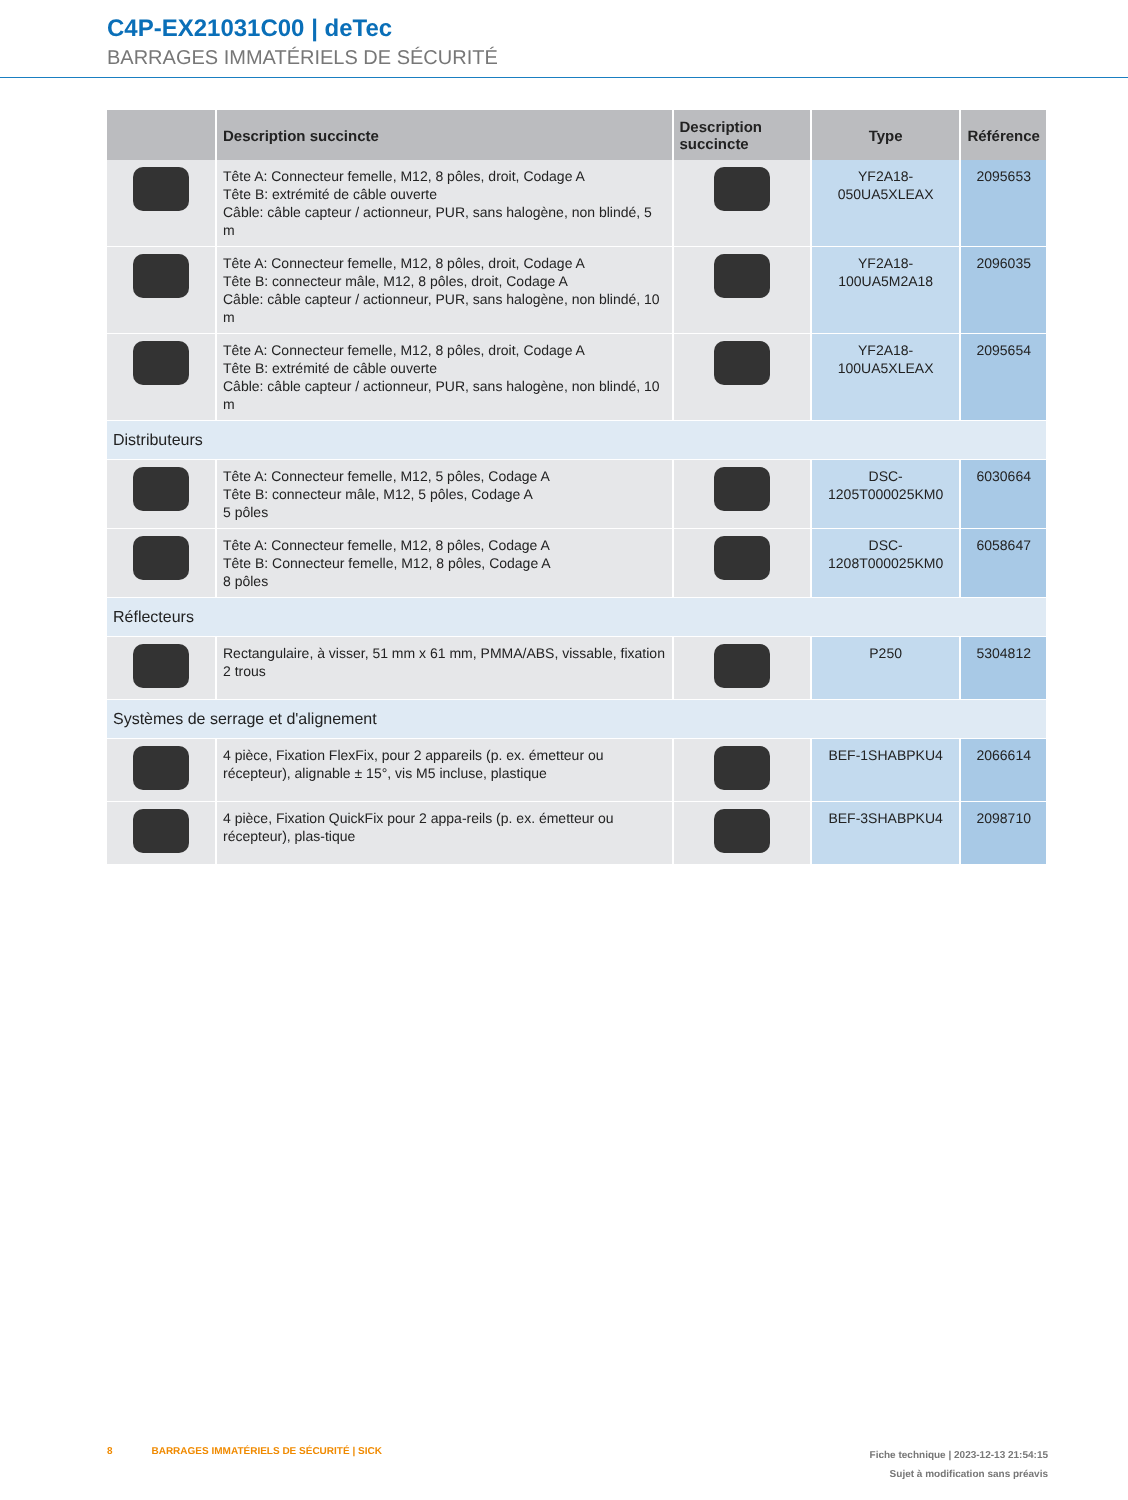C4P-EX21031C00 | deTec
BARRAGES IMMATÉRIELS DE SÉCURITÉ
| | Description succincte | Description succincte | Type | Référence |
| --- | --- | --- | --- | --- |
| | Tête A: Connecteur femelle, M12, 8 pôles, droit, Codage A Tête B: extrémité de câble ouverte Câble: câble capteur / actionneur, PUR, sans halogène, non blindé, 5 m | | YF2A18-050UA5XLEAX | 2095653 |
| | Tête A: Connecteur femelle, M12, 8 pôles, droit, Codage A Tête B: connecteur mâle, M12, 8 pôles, droit, Codage A Câble: câble capteur / actionneur, PUR, sans halogène, non blindé, 10 m | | YF2A18-100UA5M2A18 | 2096035 |
| | Tête A: Connecteur femelle, M12, 8 pôles, droit, Codage A Tête B: extrémité de câble ouverte Câble: câble capteur / actionneur, PUR, sans halogène, non blindé, 10 m | | YF2A18-100UA5XLEAX | 2095654 |
| Distributeurs | | | | |
| | Tête A: Connecteur femelle, M12, 5 pôles, Codage A Tête B: connecteur mâle, M12, 5 pôles, Codage A 5 pôles | | DSC-1205T000025KM0 | 6030664 |
| | Tête A: Connecteur femelle, M12, 8 pôles, Codage A Tête B: Connecteur femelle, M12, 8 pôles, Codage A 8 pôles | | DSC-1208T000025KM0 | 6058647 |
| Réflecteurs | | | | |
| | Rectangulaire, à visser, 51 mm x 61 mm, PMMA/ABS, vissable, fixation 2 trous | | P250 | 5304812 |
| Systèmes de serrage et d'alignement | | | | |
| | 4 pièce, Fixation FlexFix, pour 2 appareils (p. ex. émetteur ou récepteur), alignable ± 15°, vis M5 incluse, plastique | | BEF-1SHABPKU4 | 2066614 |
| | 4 pièce, Fixation QuickFix pour 2 appa-reils (p. ex. émetteur ou récepteur), plas-tique | | BEF-3SHABPKU4 | 2098710 |
8 BARRAGES IMMATÉRIELS DE SÉCURITÉ | SICK
Fiche technique | 2023-12-13 21:54:15
Sujet à modification sans préavis